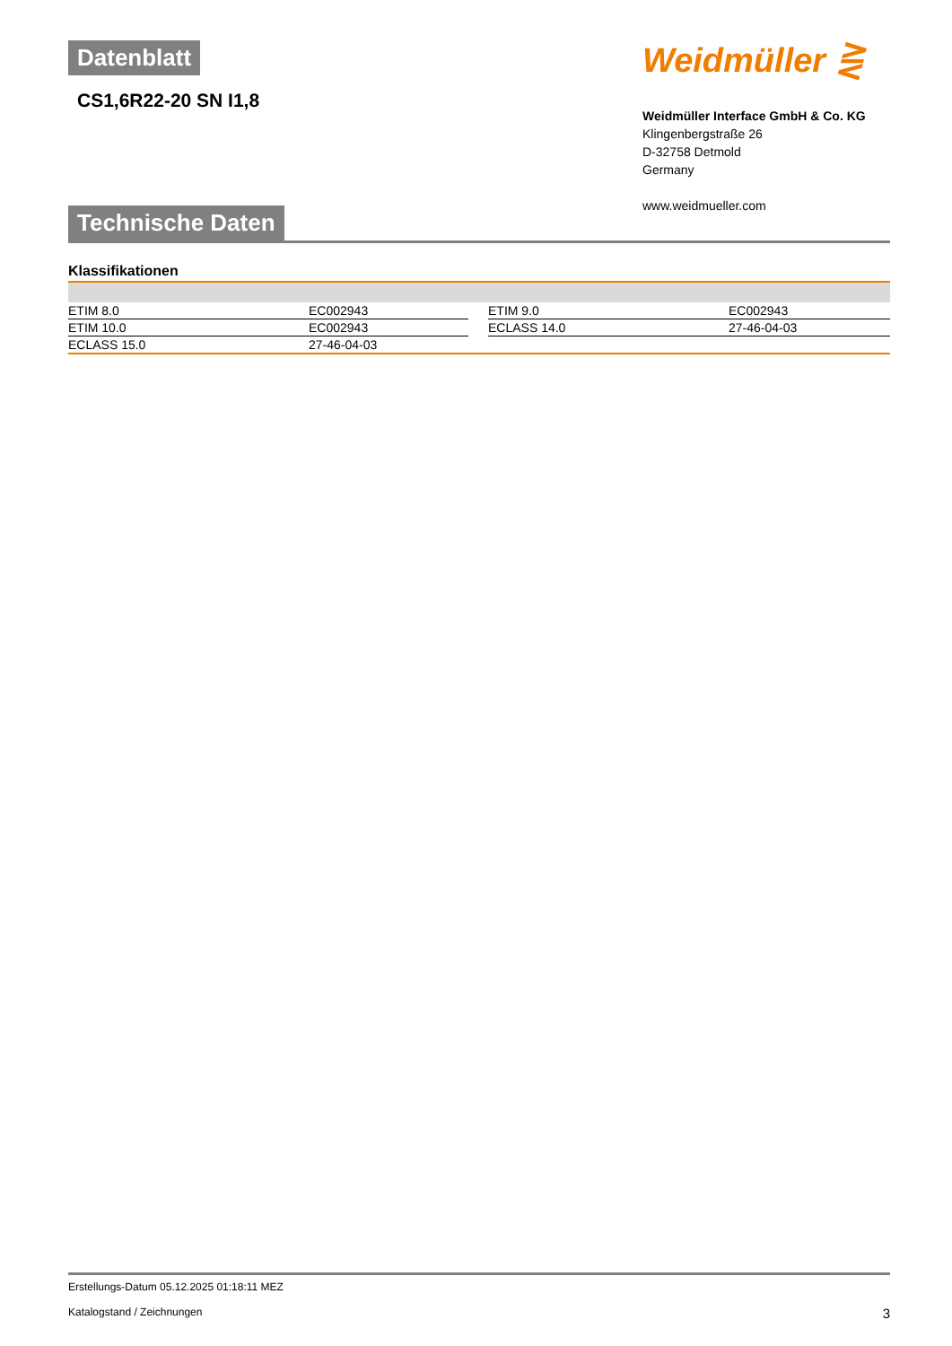Datenblatt
CS1,6R22-20 SN I1,8
Weidmüller ⋛
Weidmüller Interface GmbH & Co. KG
Klingenbergstraße 26
D-32758 Detmold
Germany
www.weidmueller.com
Technische Daten
Klassifikationen
| ETIM 8.0 | EC002943 | | ETIM 9.0 | EC002943 |
| ETIM 10.0 | EC002943 | | ECLASS 14.0 | 27-46-04-03 |
| ECLASS 15.0 | 27-46-04-03 | | | |
Erstellungs-Datum 05.12.2025 01:18:11 MEZ
Katalogstand / Zeichnungen 3